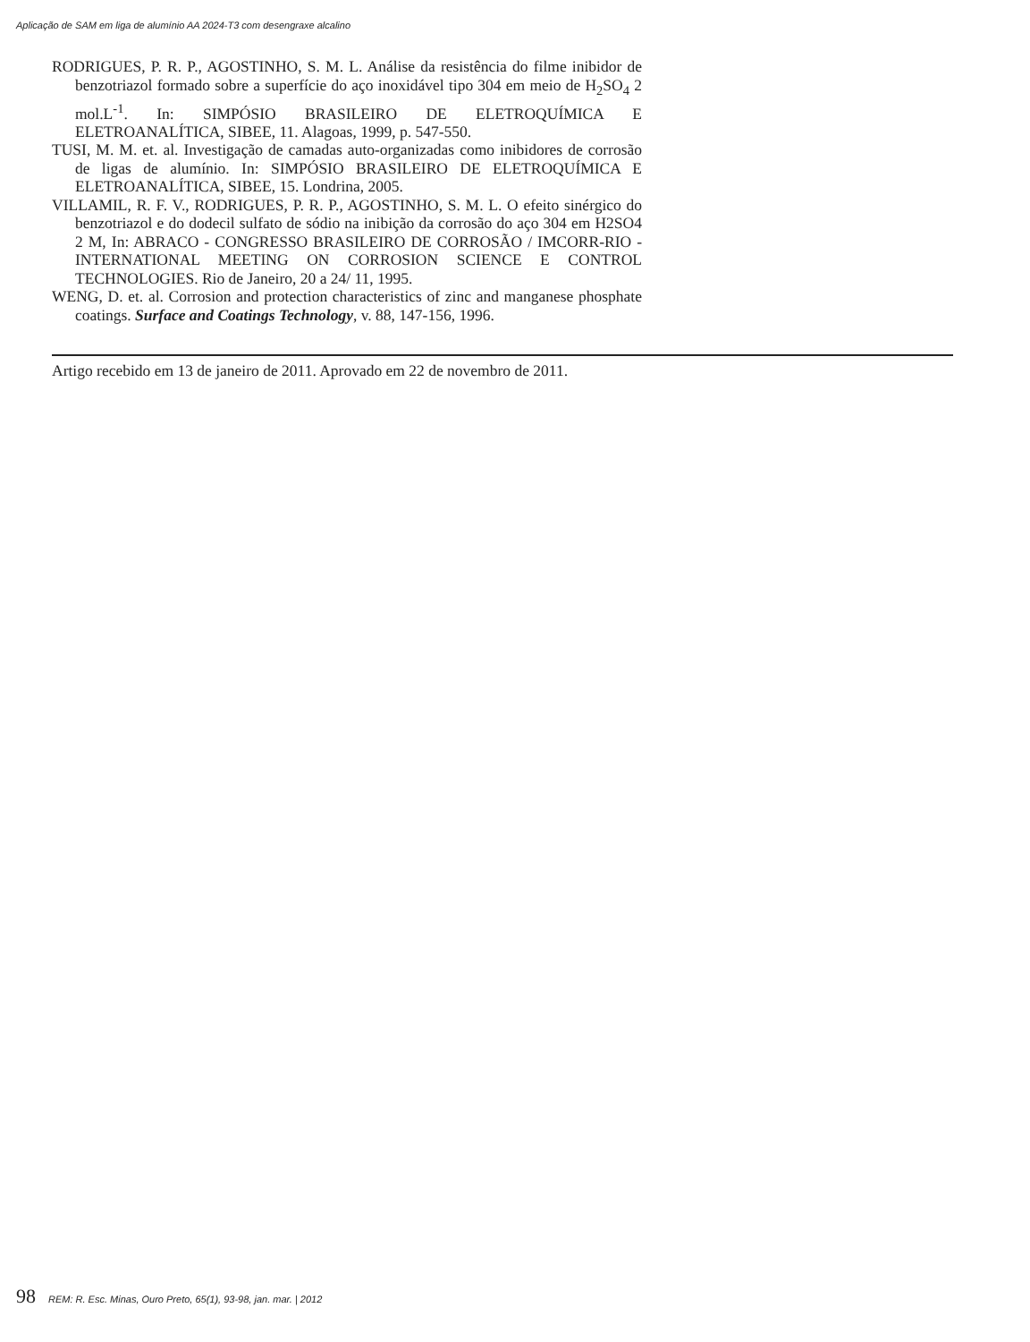Aplicação de SAM em liga de alumínio AA 2024-T3 com desengraxe alcalino
RODRIGUES, P. R. P., AGOSTINHO, S. M. L. Análise da resistência do filme inibidor de benzotriazol formado sobre a superfície do aço inoxidável tipo 304 em meio de H<sub>2</sub>SO<sub>4</sub> 2 mol.L<sup>-1</sup>. In: SIMPÓSIO BRASILEIRO DE ELETROQUÍMICA E ELETROANALÍTICA, SIBEE, 11. Alagoas, 1999, p. 547-550.
TUSI, M. M. et. al. Investigação de camadas auto-organizadas como inibidores de corrosão de ligas de alumínio. In: SIMPÓSIO BRASILEIRO DE ELETROQUÍMICA E ELETROANALÍTICA, SIBEE, 15. Londrina, 2005.
VILLAMIL, R. F. V., RODRIGUES, P. R. P., AGOSTINHO, S. M. L. O efeito sinérgico do benzotriazol e do dodecil sulfato de sódio na inibição da corrosão do aço 304 em H2SO4 2 M, In: ABRACO - CONGRESSO BRASILEIRO DE CORROSÃO / IMCORR-RIO - INTERNATIONAL MEETING ON CORROSION SCIENCE E CONTROL TECHNOLOGIES. Rio de Janeiro, 20 a 24/ 11, 1995.
WENG, D. et. al. Corrosion and protection characteristics of zinc and manganese phosphate coatings. Surface and Coatings Technology, v. 88, 147-156, 1996.
Artigo recebido em 13 de janeiro de 2011. Aprovado em 22 de novembro de 2011.
98 REM: R. Esc. Minas, Ouro Preto, 65(1), 93-98, jan. mar. | 2012